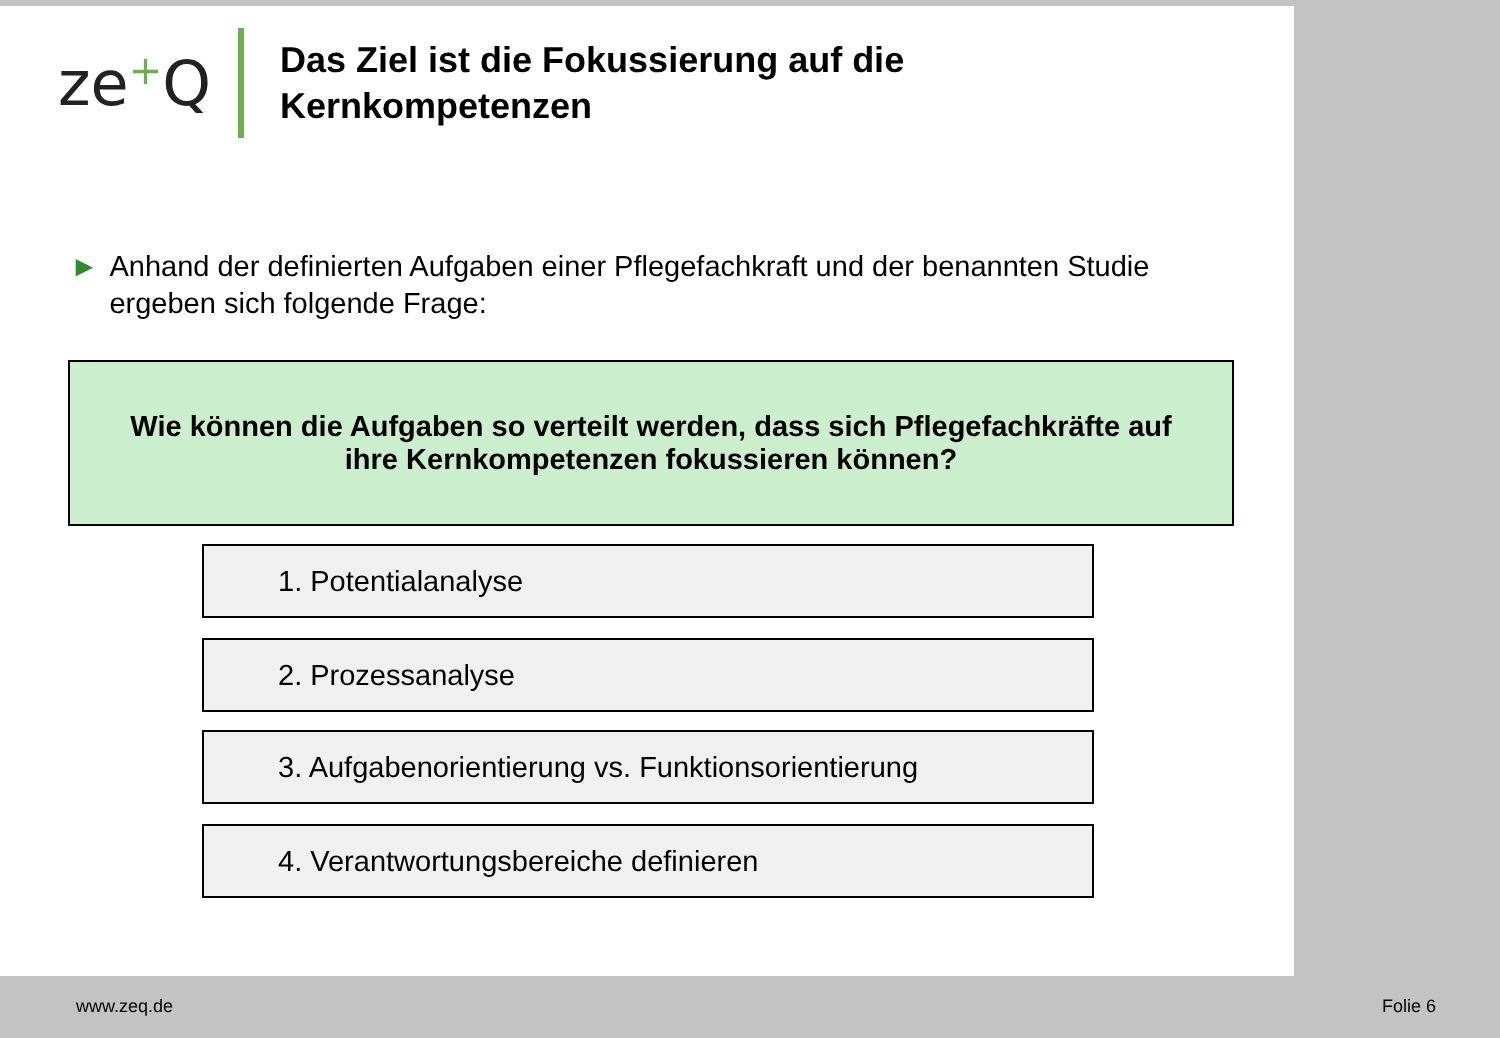ze+Q
Das Ziel ist die Fokussierung auf die
Kernkompetenzen
► Anhand der definierten Aufgaben einer Pflegefachkraft und der benannten Studie ergeben sich folgende Frage:
Wie können die Aufgaben so verteilt werden, dass sich Pflegefachkräfte auf
ihre Kernkompetenzen fokussieren können?
1. Potentialanalyse
2. Prozessanalyse
3. Aufgabenorientierung vs. Funktionsorientierung
4. Verantwortungsbereiche definieren
www.zeq.de Folie 6